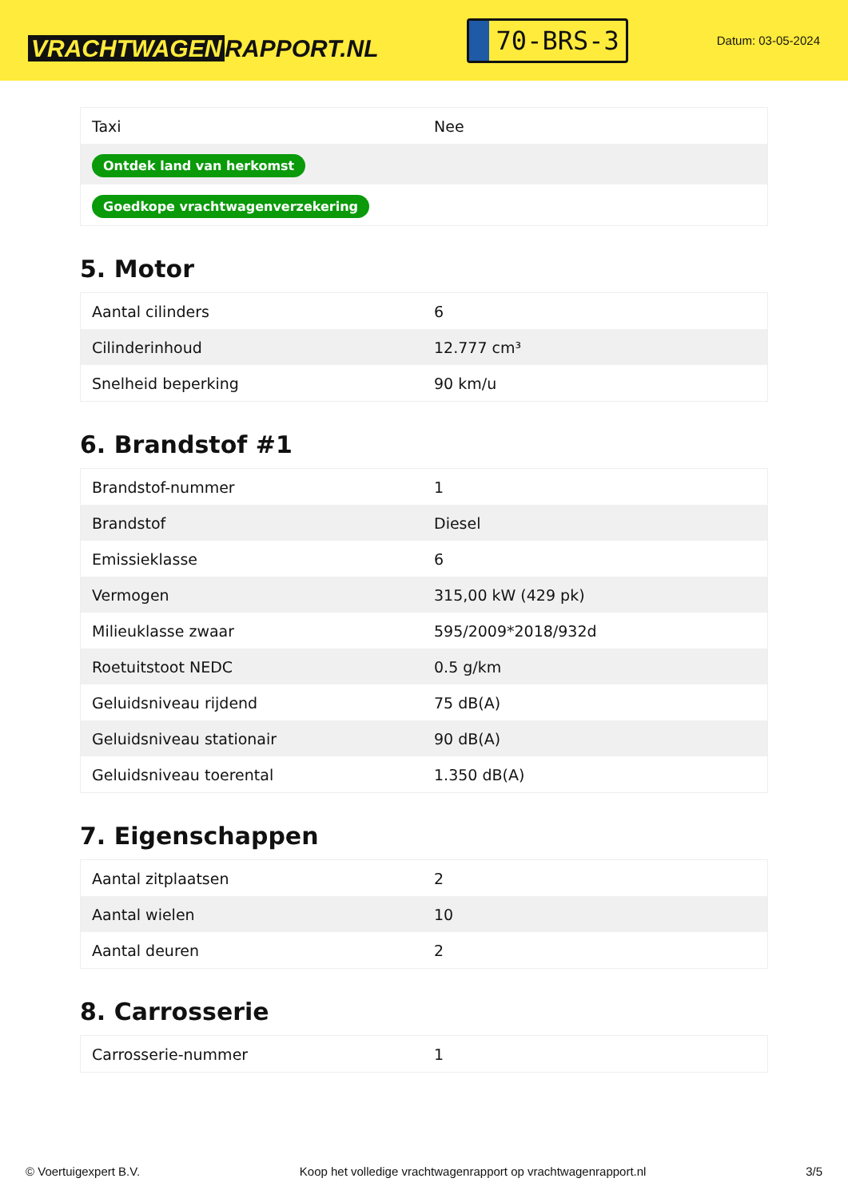VRACHTWAGEN RAPPORT.NL
70-BRS-3
Datum: 03-05-2024
| Taxi | Nee |
| Ontdek land van herkomst | |
| Goedkope vrachtwagenverzekering | |
5. Motor
| Aantal cilinders | 6 |
| Cilinderinhoud | 12.777 cm³ |
| Snelheid beperking | 90 km/u |
6. Brandstof #1
| Brandstof-nummer | 1 |
| Brandstof | Diesel |
| Emissieklasse | 6 |
| Vermogen | 315,00 kW (429 pk) |
| Milieuklasse zwaar | 595/2009*2018/932d |
| Roetuitstoot NEDC | 0.5 g/km |
| Geluidsniveau rijdend | 75 dB(A) |
| Geluidsniveau stationair | 90 dB(A) |
| Geluidsniveau toerental | 1.350 dB(A) |
7. Eigenschappen
| Aantal zitplaatsen | 2 |
| Aantal wielen | 10 |
| Aantal deuren | 2 |
8. Carrosserie
| Carrosserie-nummer | 1 |
© Voertuigexpert B.V. Koop het volledige vrachtwagenrapport op vrachtwagenrapport.nl 3/5